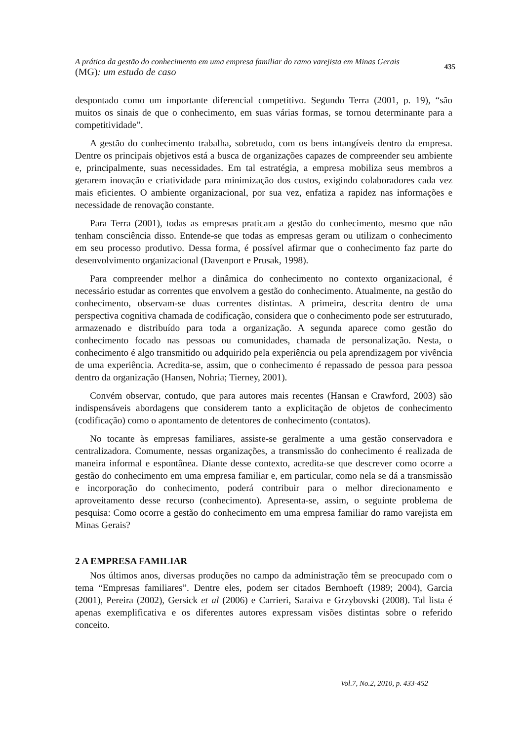A prática da gestão do conhecimento em uma empresa familiar do ramo varejista em Minas Gerais
(MG): um estudo de caso
435
despontado como um importante diferencial competitivo. Segundo Terra (2001, p. 19), “são muitos os sinais de que o conhecimento, em suas várias formas, se tornou determinante para a competitividade”.
A gestão do conhecimento trabalha, sobretudo, com os bens intangíveis dentro da empresa. Dentre os principais objetivos está a busca de organizações capazes de compreender seu ambiente e, principalmente, suas necessidades. Em tal estratégia, a empresa mobiliza seus membros a gerarem inovação e criatividade para minimização dos custos, exigindo colaboradores cada vez mais eficientes. O ambiente organizacional, por sua vez, enfatiza a rapidez nas informações e necessidade de renovação constante.
Para Terra (2001), todas as empresas praticam a gestão do conhecimento, mesmo que não tenham consciência disso. Entende-se que todas as empresas geram ou utilizam o conhecimento em seu processo produtivo. Dessa forma, é possível afirmar que o conhecimento faz parte do desenvolvimento organizacional (Davenport e Prusak, 1998).
Para compreender melhor a dinâmica do conhecimento no contexto organizacional, é necessário estudar as correntes que envolvem a gestão do conhecimento. Atualmente, na gestão do conhecimento, observam-se duas correntes distintas. A primeira, descrita dentro de uma perspectiva cognitiva chamada de codificação, considera que o conhecimento pode ser estruturado, armazenado e distribuído para toda a organização. A segunda aparece como gestão do conhecimento focado nas pessoas ou comunidades, chamada de personalização. Nesta, o conhecimento é algo transmitido ou adquirido pela experiência ou pela aprendizagem por vivência de uma experiência. Acredita-se, assim, que o conhecimento é repassado de pessoa para pessoa dentro da organização (Hansen, Nohria; Tierney, 2001).
Convém observar, contudo, que para autores mais recentes (Hansan e Crawford, 2003) são indispensáveis abordagens que considerem tanto a explicitação de objetos de conhecimento (codificação) como o apontamento de detentores de conhecimento (contatos).
No tocante às empresas familiares, assiste-se geralmente a uma gestão conservadora e centralizadora. Comumente, nessas organizações, a transmissão do conhecimento é realizada de maneira informal e espontânea. Diante desse contexto, acredita-se que descrever como ocorre a gestão do conhecimento em uma empresa familiar e, em particular, como nela se dá a transmissão e incorporação do conhecimento, poderá contribuir para o melhor direcionamento e aproveitamento desse recurso (conhecimento). Apresenta-se, assim, o seguinte problema de pesquisa: Como ocorre a gestão do conhecimento em uma empresa familiar do ramo varejista em Minas Gerais?
2 A EMPRESA FAMILIAR
Nos últimos anos, diversas produções no campo da administração têm se preocupado com o tema “Empresas familiares”. Dentre eles, podem ser citados Bernhoeft (1989; 2004), Garcia (2001), Pereira (2002), Gersick et al (2006) e Carrieri, Saraiva e Grzybovski (2008). Tal lista é apenas exemplificativa e os diferentes autores expressam visões distintas sobre o referido conceito.
Vol.7, No.2, 2010, p. 433-452